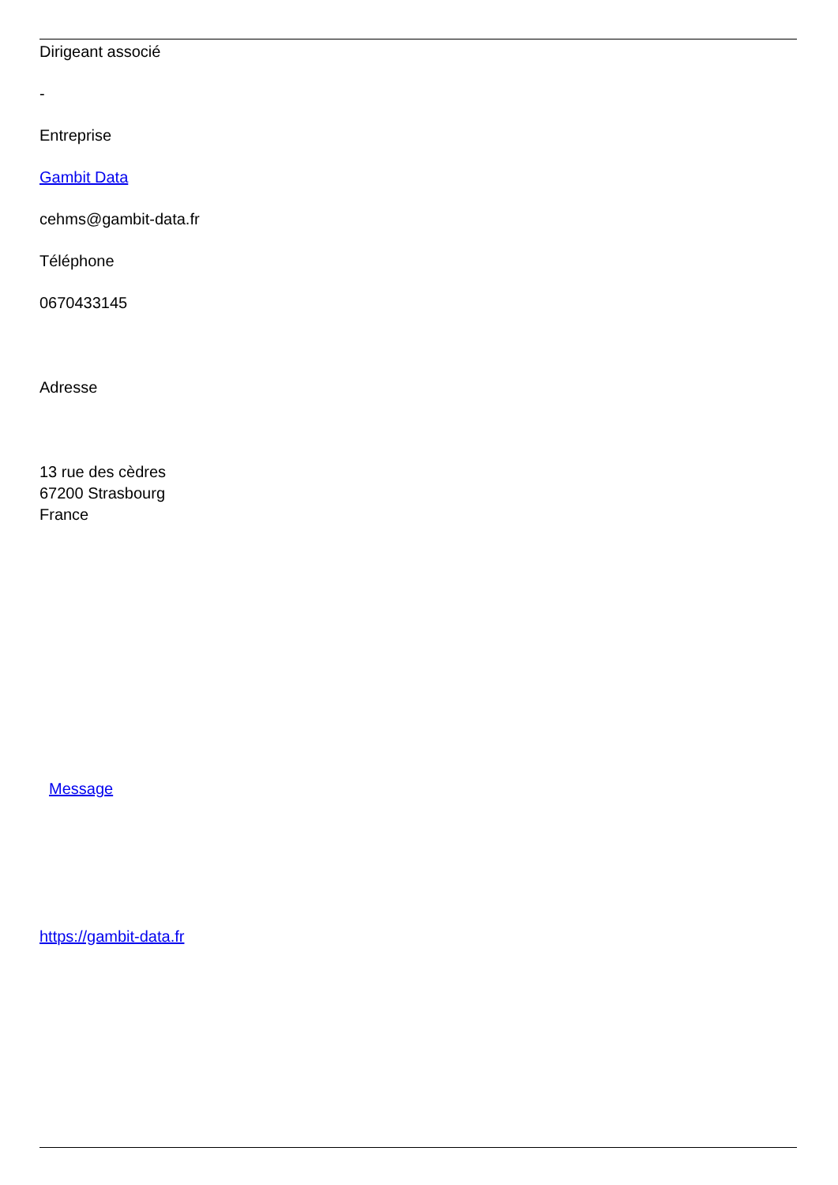Dirigeant associé
-
Entreprise
Gambit Data
cehms@gambit-data.fr
Téléphone
0670433145
Adresse
13 rue des cèdres
67200 Strasbourg
France
Message
https://gambit-data.fr